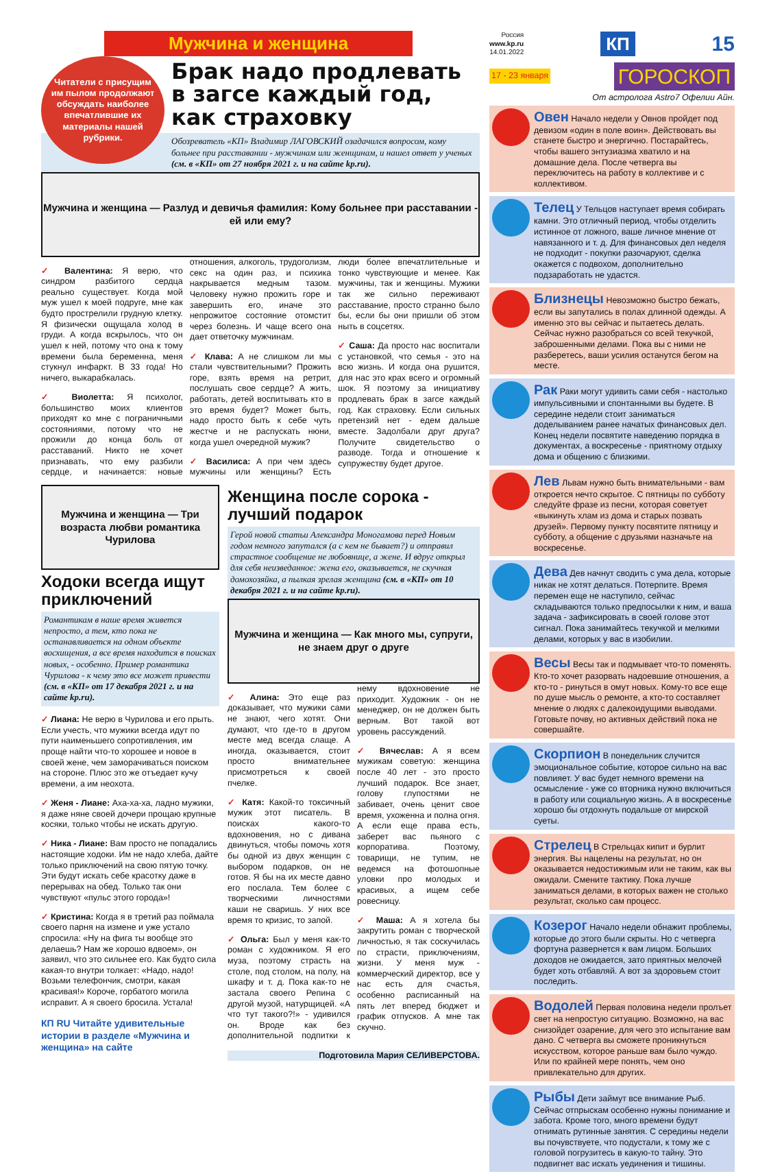Мужчина и женщина
Читатели с присущим им пылом продолжают обсуждать наиболее впечатлившие их материалы нашей рубрики.
Брак надо продлевать в загсе каждый год, как страховку
Обозреватель «КП» Владимир ЛАГОВСКИЙ озадачился вопросом, кому больнее при расставании - мужчинам или женщинам, и нашел ответ у ученых (см. в «КП» от 27 ноября 2021 г. и на сайте kp.ru).
Мужчина и женщина — Разлуд и девичья фамилия: Кому больнее при расставании - ей или ему?
✓ Валентина: Я верю, что синдром разбитого сердца реально существует. Когда мой муж ушел к моей подруге, мне как будто прострелили грудную клетку. Я физически ощущала холод в груди. А когда вскрылось, что он ушел к ней, потому что она к тому времени была беременна, меня стукнул инфаркт. В 33 года! Но ничего, выкарабкалась.
✓ Виолетта: Я психолог, большинство моих клиентов приходят ко мне с пограничными состояниями, потому что не прожили до конца боль от расставаний. Никто не хочет признавать, что ему разбили сердце, и начинается: новые отношения, алкоголь, трудоголизм, секс на один раз, и психика накрывается медным тазом. Человеку нужно прожить горе и завершить его, иначе это непрожитое состояние отомстит через болезнь. И чаще всего она дает ответочку мужчинам.
✓ Клава: А не слишком ли мы стали чувствительными? Прожить горе, взять время на ретрит, послушать свое сердце? А жить, работать, детей воспитывать кто в это время будет? Может быть, надо просто быть к себе чуть жестче и не распускать нюни, когда ушел очередной мужик?
✓ Василиса: А при чем здесь мужчины или женщины? Есть люди более впечатлительные и тонко чувствующие и менее. Как мужчины, так и женщины. Мужики так же сильно переживают расставание, просто странно было бы, если бы они пришли об этом ныть в соцсетях.
✓ Саша: Да просто нас воспитали с установкой, что семья - это на всю жизнь. И когда она рушится, для нас это крах всего и огромный шок. Я поэтому за инициативу продлевать брак в загсе каждый год. Как страховку. Если сильных претензий нет - едем дальше вместе. Задолбали друг друга? Получите свидетельство о разводе. Тогда и отношение к супружеству будет другое.
Мужчина и женщина — Три возраста любви романтика Чурилова
Ходоки всегда ищут приключений
Романтикам в наше время живется непросто, а тем, кто пока не останавливается на одном объекте восхищения, а все время находится в поисках новых, - особенно. Пример романтика Чурилова - к чему это все может привести (см. в «КП» от 17 декабря 2021 г. и на сайте kp.ru).
✓ Лиана: Не верю в Чурилова и его прыть. Если учесть, что мужики всегда идут по пути наименьшего сопротивления, им проще найти что-то хорошее и новое в своей жене, чем заморачиваться поиском на стороне. Плюс это же отъедает кучу времени, а им неохота.
✓ Женя - Лиане: Аха-ха-ха, ладно мужики, я даже няне своей дочери прощаю крупные косяки, только чтобы не искать другую.
✓ Ника - Лиане: Вам просто не попадались настоящие ходоки. Им не надо хлеба, дайте только приключений на свою пятую точку. Эти будут искать себе красотку даже в перерывах на обед. Только так они чувствуют «пульс этого города»!
✓ Кристина: Когда я в третий раз поймала своего парня на измене и уже устало спросила: «Ну на фига ты вообще это делаешь? Нам же хорошо вдвоем», он заявил, что это сильнее его. Как будто сила какая-то внутри толкает: «Надо, надо! Возьми телефончик, смотри, какая красивая!» Короче, горбатого могила исправит. А я своего бросила. Устала!
КП RU Читайте удивительные истории в разделе «Мужчина и женщина» на сайте
Женщина после сорока - лучший подарок
Герой новой статьи Александра Моногамова перед Новым годом немного запутался (а с кем не бывает?) и отправил страстное сообщение не любовнице, а жене. И вдруг открыл для себя неизведанное: жена его, оказывается, не скучная домохозяйка, а пылкая зрелая женщина (см. в «КП» от 10 декабря 2021 г. и на сайте kp.ru).
Мужчина и женщина — Как много мы, супруги, не знаем друг о друге
✓ Алина: Это еще раз доказывает, что мужики сами не знают, чего хотят. Они думают, что где-то в другом месте мед всегда слаще. А иногда, оказывается, стоит просто внимательнее присмотреться к своей пчелке.
✓ Катя: Какой-то токсичный мужик этот писатель. В поисках какого-то вдохновения, но с дивана двинуться, чтобы помочь хотя бы одной из двух женщин с выбором подарков, он не готов. Я бы на их месте давно его послала. Тем более с творческими личностями каши не сваришь. У них все время то кризис, то запой.
✓ Ольга: Был у меня как-то роман с художником. Я его муза, поэтому страсть на столе, под столом, на полу, на шкафу и т. д. Пока как-то не застала своего Репина с другой музой, натурщицей. «А что тут такого?!» - удивился он. Вроде как без дополнительной подпитки к нему вдохновение не приходит. Художник - он не менеджер, он не должен быть верным. Вот такой вот уровень рассуждений.
✓ Вячеслав: А я всем мужикам советую: женщина после 40 лет - это просто лучший подарок. Все знает, голову глупостями не забивает, очень ценит свое время, ухоженна и полна огня. А если еще права есть, заберет вас пьяного с корпоратива. Поэтому, товарищи, не тупим, не ведемся на фотошопные уловки про молодых и красивых, а ищем себе ровесницу.
✓ Маша: А я хотела бы закрутить роман с творческой личностью, я так соскучилась по страсти, приключениям, жизни. У меня муж - коммерческий директор, все у нас есть для счастья, особенно расписанный на пять лет вперед бюджет и график отпусков. А мне так скучно.
Подготовила Мария СЕЛИВЕРСТОВА.
Россия
www.kp.ru
14.01.2022 КП 15
17 - 23 января ГОРОСКОП
От астролога Astro7 Офелии Айн.
Овен Начало недели у Овнов пройдет под девизом «один в поле воин». Действовать вы станете быстро и энергично. Постарайтесь, чтобы вашего энтузиазма хватило и на домашние дела. После четверга вы переключитесь на работу в коллективе и с коллективом.
Телец У Тельцов наступает время собирать камни. Это отличный период, чтобы отделить истинное от ложного, ваше личное мнение от навязанного и т. д. Для финансовых дел неделя не подходит - покупки разочаруют, сделка окажется с подвохом, дополнительно подзаработать не удастся.
Близнецы Невозможно быстро бежать, если вы запутались в полах длинной одежды. А именно это вы сейчас и пытаетесь делать. Сейчас нужно разобраться со всей текучкой, заброшенными делами. Пока вы с ними не разберетесь, ваши усилия останутся бегом на месте.
Рак Раки могут удивить сами себя - настолько импульсивными и спонтанными вы будете. В середине недели стоит заниматься доделыванием ранее начатых финансовых дел. Конец недели посвятите наведению порядка в документах, а воскресенье - приятному отдыху дома и общению с близкими.
Лев Львам нужно быть внимательными - вам откроется нечто скрытое. С пятницы по субботу следуйте фразе из песни, которая советует «выкинуть хлам из дома и старых позвать друзей». Первому пункту посвятите пятницу и субботу, а общение с друзьями назначьте на воскресенье.
Дева Дев начнут сводить с ума дела, которые никак не хотят делаться. Потерпите. Время перемен еще не наступило, сейчас складываются только предпосылки к ним, и ваша задача - зафиксировать в своей голове этот сигнал. Пока занимайтесь текучкой и мелкими делами, которых у вас в изобилии.
Весы Весы так и подмывает что-то поменять. Кто-то хочет разорвать надоевшие отношения, а кто-то - ринуться в омут новых. Кому-то все еще по душе мысль о ремонте, а кто-то составляет мнение о людях с далекоидущими выводами. Готовьте почву, но активных действий пока не совершайте.
Скорпион В понедельник случится эмоциональное событие, которое сильно на вас повлияет. У вас будет немного времени на осмысление - уже со вторника нужно включиться в работу или социальную жизнь. А в воскресенье хорошо бы отдохнуть подальше от мирской суеты.
Стрелец В Стрельцах кипит и бурлит энергия. Вы нацелены на результат, но он оказывается недостижимым или не таким, как вы ожидали. Смените тактику. Пока лучше заниматься делами, в которых важен не столько результат, сколько сам процесс.
Козерог Начало недели обнажит проблемы, которые до этого были скрыты. Но с четверга фортуна развернется к вам лицом. Больших доходов не ожидается, зато приятных мелочей будет хоть отбавляй. А вот за здоровьем стоит последить.
Водолей Первая половина недели пролъет свет на непростую ситуацию. Возможно, на вас снизойдет озарение, для чего это испытание вам дано. С четверга вы сможете проникнуться искусством, которое раньше вам было чуждо. Или по крайней мере понять, чем оно привлекательно для других.
Рыбы Дети займут все внимание Рыб. Сейчас отпрыскам особенно нужны понимание и забота. Кроме того, много времени будут отнимать рутинные занятия. С середины недели вы почувствуете, что подустали, к тому же с головой погрузитесь в какую-то тайну. Это подвигнет вас искать уединения и тишины.